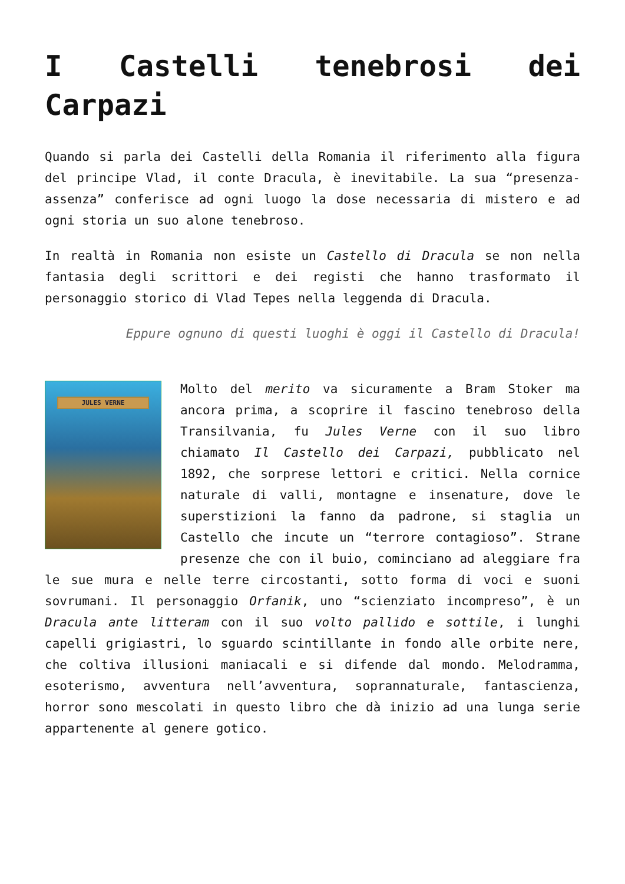I Castelli tenebrosi dei Carpazi
Quando si parla dei Castelli della Romania il riferimento alla figura del principe Vlad, il conte Dracula, è inevitabile. La sua “presenza-assenza” conferisce ad ogni luogo la dose necessaria di mistero e ad ogni storia un suo alone tenebroso.
In realtà in Romania non esiste un Castello di Dracula se non nella fantasia degli scrittori e dei registi che hanno trasformato il personaggio storico di Vlad Tepes nella leggenda di Dracula.
Eppure ognuno di questi luoghi è oggi il Castello di Dracula!
JULES VERNE
Molto del merito va sicuramente a Bram Stoker ma ancora prima, a scoprire il fascino tenebroso della Transilvania, fu Jules Verne con il suo libro chiamato Il Castello dei Carpazi, pubblicato nel 1892, che sorprese lettori e critici. Nella cornice naturale di valli, montagne e insenature, dove le superstizioni la fanno da padrone, si staglia un Castello che incute un “terrore contagioso”. Strane presenze che con il buio, cominciano ad aleggiare fra le sue mura e nelle terre circostanti, sotto forma di voci e suoni sovrumani. Il personaggio Orfanik, uno “scienziato incompreso”, è un Dracula ante litteram con il suo volto pallido e sottile, i lunghi capelli grigiastri, lo sguardo scintillante in fondo alle orbite nere, che coltiva illusioni maniacali e si difende dal mondo. Melodramma, esoterismo, avventura nell’avventura, soprannaturale, fantascienza, horror sono mescolati in questo libro che dà inizio ad una lunga serie appartenente al genere gotico.